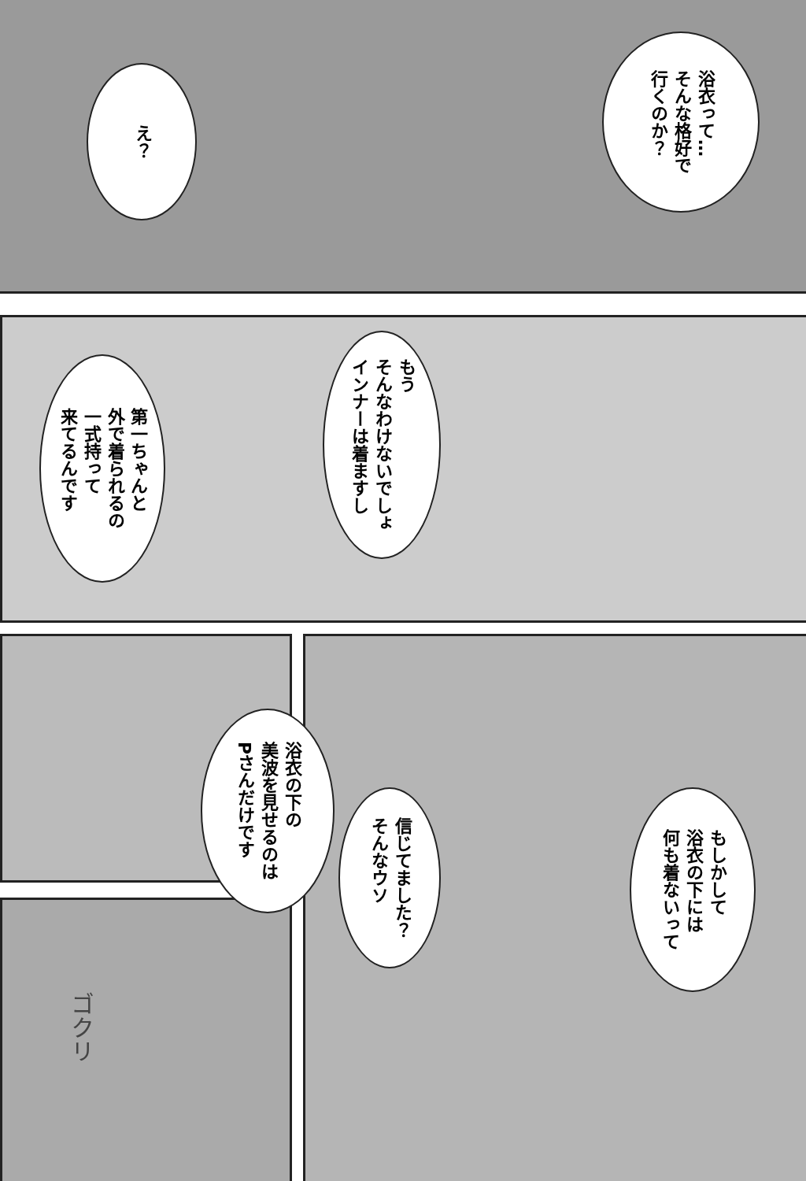浴衣って…
そんな格好で
行くのか？
え？
もう
そんなわけないでしょ
インナーは着ますし
第一ちゃんと
外で着られるの
一式持って
来てるんです
もしかして
浴衣の下には
何も着ないって
信じてました？
そんなウソ
浴衣の下の
美波を見せるのは
Pさんだけです
ゴクリ